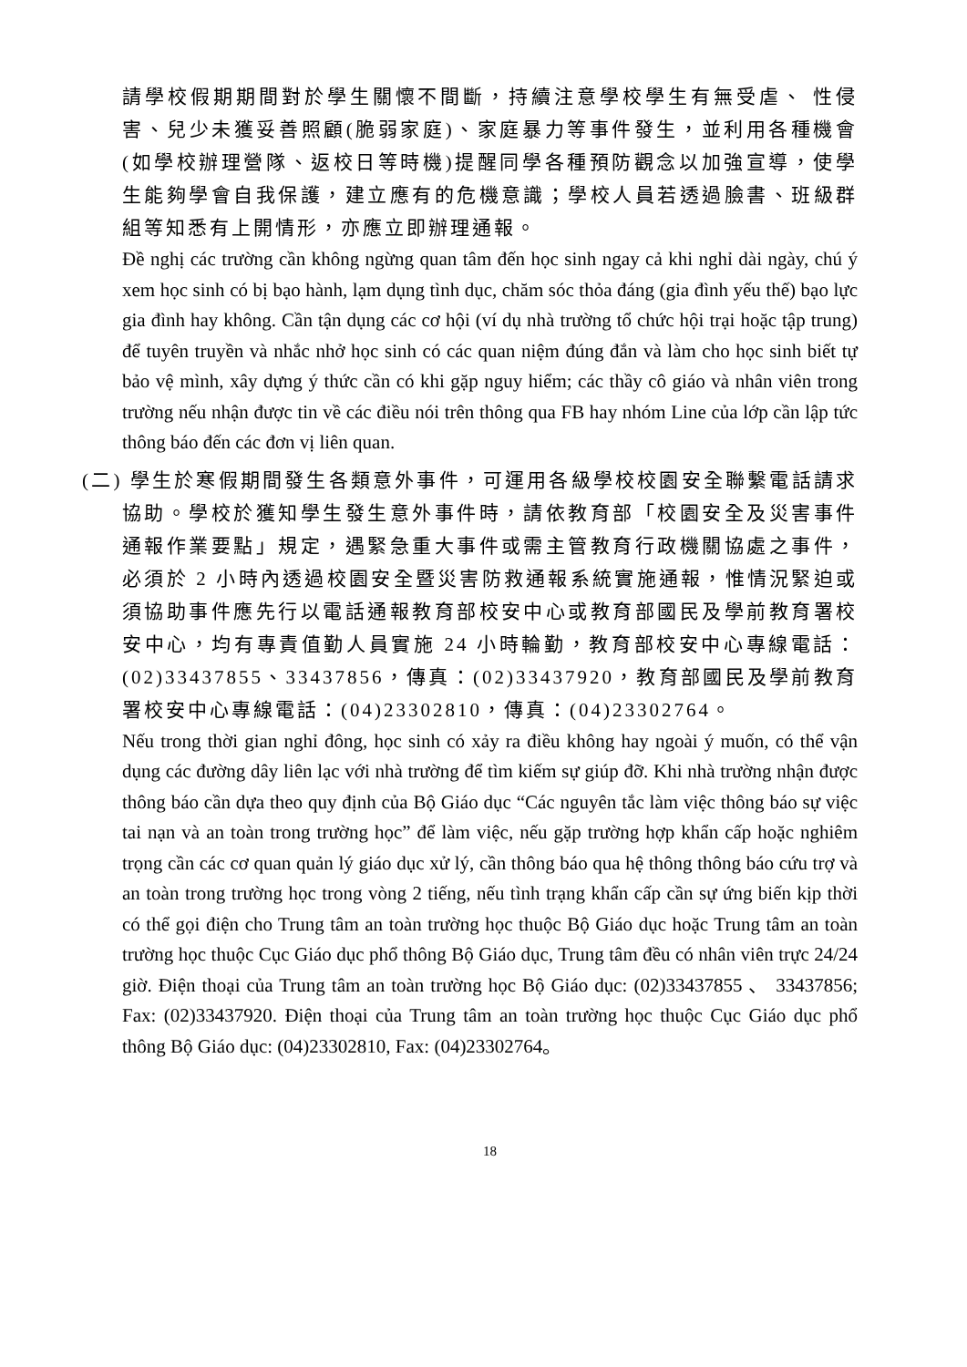請學校假期期間對於學生關懷不間斷，持續注意學校學生有無受虐、 性侵害、兒少未獲妥善照顧(脆弱家庭)、家庭暴力等事件發生，並利用各種機會(如學校辦理營隊、返校日等時機)提醒同學各種預防觀念以加強宣導，使學生能夠學會自我保護，建立應有的危機意識；學校人員若透過臉書、班級群組等知悉有上開情形，亦應立即辦理通報。
Đề nghị các trường cần không ngừng quan tâm đến học sinh ngay cả khi nghỉ dài ngày, chú ý xem học sinh có bị bạo hành, lạm dụng tình dục, chăm sóc thỏa đáng (gia đình yếu thế) bạo lực gia đình hay không. Cần tận dụng các cơ hội (ví dụ nhà trường tổ chức hội trại hoặc tập trung) để tuyên truyền và nhắc nhở học sinh có các quan niệm đúng đắn và làm cho học sinh biết tự bảo vệ mình, xây dựng ý thức cần có khi gặp nguy hiểm; các thầy cô giáo và nhân viên trong trường nếu nhận được tin về các điều nói trên thông qua FB hay nhóm Line của lớp cần lập tức thông báo đến các đơn vị liên quan.
(二) 學生於寒假期間發生各類意外事件，可運用各級學校校園安全聯繫電話請求協助。學校於獲知學生發生意外事件時，請依教育部「校園安全及災害事件通報作業要點」規定，遇緊急重大事件或需主管教育行政機關協處之事件，必須於 2 小時內透過校園安全暨災害防救通報系統實施通報，惟情況緊迫或須協助事件應先行以電話通報教育部校安中心或教育部國民及學前教育署校安中心，均有專責值勤人員實施 24 小時輪勤，教育部校安中心專線電話：(02)33437855、33437856，傳真：(02)33437920，教育部國民及學前教育署校安中心專線電話：(04)23302810，傳真：(04)23302764。
Nếu trong thời gian nghỉ đông, học sinh có xảy ra điều không hay ngoài ý muốn, có thể vận dụng các đường dây liên lạc với nhà trường để tìm kiếm sự giúp đỡ. Khi nhà trường nhận được thông báo cần dựa theo quy định của Bộ Giáo dục “Các nguyên tắc làm việc thông báo sự việc tai nạn và an toàn trong trường học” để làm việc, nếu gặp trường hợp khẩn cấp hoặc nghiêm trọng cần các cơ quan quản lý giáo dục xử lý, cần thông báo qua hệ thông thông báo cứu trợ và an toàn trong trường học trong vòng 2 tiếng, nếu tình trạng khẩn cấp cần sự ứng biến kịp thời có thể gọi điện cho Trung tâm an toàn trường học thuộc Bộ Giáo dục hoặc Trung tâm an toàn trường học thuộc Cục Giáo dục phổ thông Bộ Giáo dục, Trung tâm đều có nhân viên trực 24/24 giờ. Điện thoại của Trung tâm an toàn trường học Bộ Giáo dục: (02)33437855 、 33437856; Fax: (02)33437920. Điện thoại của Trung tâm an toàn trường học thuộc Cục Giáo dục phổ thông Bộ Giáo dục: (04)23302810, Fax: (04)23302764。
18